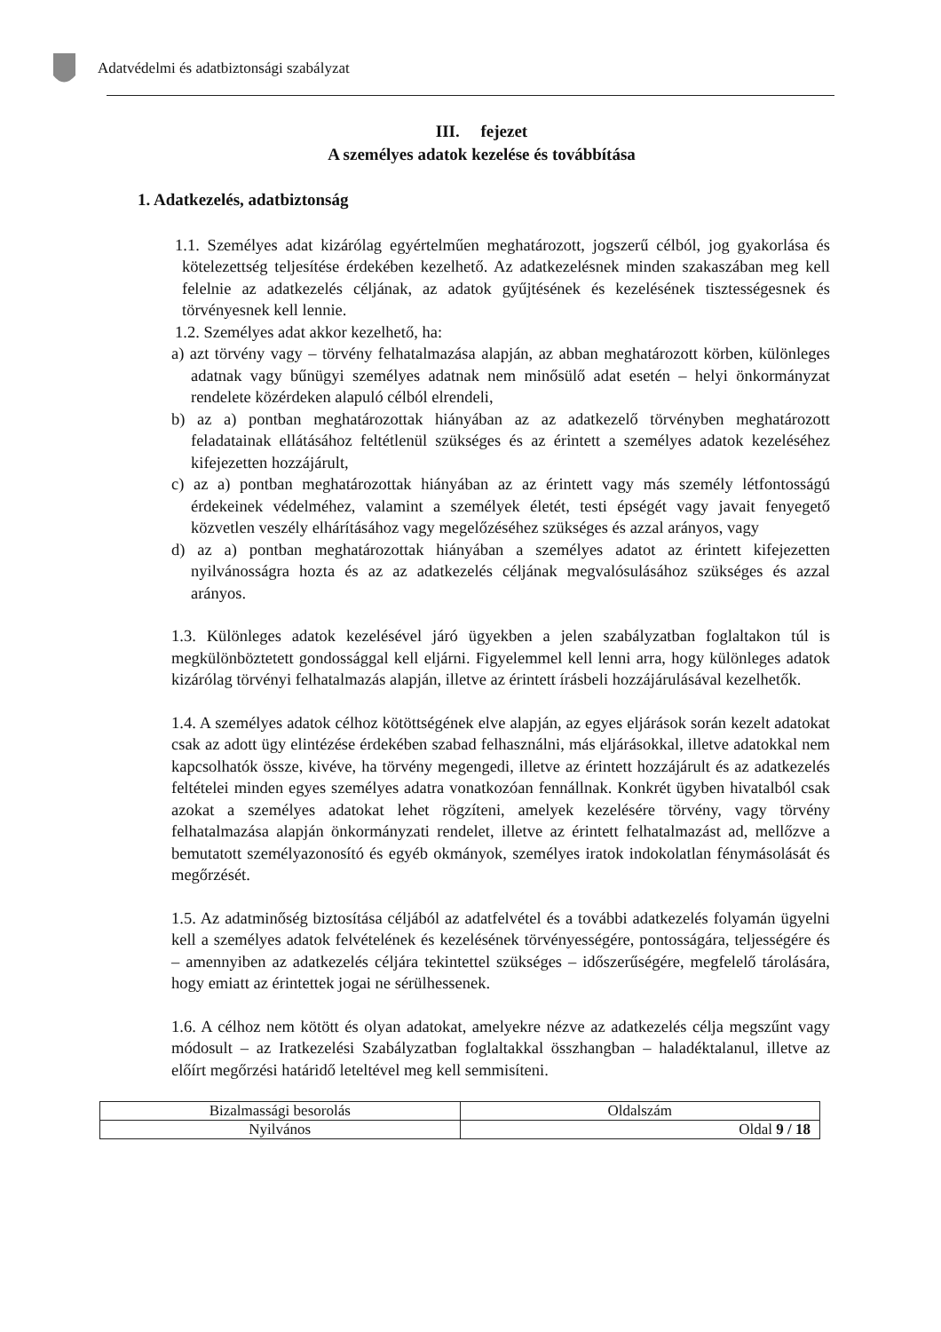Adatvédelmi és adatbiztonsági szabályzat
III. fejezet
A személyes adatok kezelése és továbbítása
1. Adatkezelés, adatbiztonság
1.1. Személyes adat kizárólag egyértelműen meghatározott, jogszerű célból, jog gyakorlása és kötelezettség teljesítése érdekében kezelhető. Az adatkezelésnek minden szakaszában meg kell felelnie az adatkezelés céljának, az adatok gyűjtésének és kezelésének tisztességesnek és törvényesnek kell lennie.
1.2. Személyes adat akkor kezelhető, ha:
a) azt törvény vagy – törvény felhatalmazása alapján, az abban meghatározott körben, különleges adatnak vagy bűnügyi személyes adatnak nem minősülő adat esetén – helyi önkormányzat rendelete közérdeken alapuló célból elrendeli,
b) az a) pontban meghatározottak hiányában az az adatkezelő törvényben meghatározott feladatainak ellátásához feltétlenül szükséges és az érintett a személyes adatok kezeléséhez kifejezetten hozzájárult,
c) az a) pontban meghatározottak hiányában az az érintett vagy más személy létfontosságú érdekeinek védelméhez, valamint a személyek életét, testi épségét vagy javait fenyegető közvetlen veszély elhárításához vagy megelőzéséhez szükséges és azzal arányos, vagy
d) az a) pontban meghatározottak hiányában a személyes adatot az érintett kifejezetten nyilvánosságra hozta és az az adatkezelés céljának megvalósulásához szükséges és azzal arányos.
1.3. Különleges adatok kezelésével járó ügyekben a jelen szabályzatban foglaltakon túl is megkülönböztetett gondossággal kell eljárni. Figyelemmel kell lenni arra, hogy különleges adatok kizárólag törvényi felhatalmazás alapján, illetve az érintett írásbeli hozzájárulásával kezelhetők.
1.4. A személyes adatok célhoz kötöttségének elve alapján, az egyes eljárások során kezelt adatokat csak az adott ügy elintézése érdekében szabad felhasználni, más eljárásokkal, illetve adatokkal nem kapcsolhatók össze, kivéve, ha törvény megengedi, illetve az érintett hozzájárult és az adatkezelés feltételei minden egyes személyes adatra vonatkozóan fennállnak. Konkrét ügyben hivatalból csak azokat a személyes adatokat lehet rögzíteni, amelyek kezelésére törvény, vagy törvény felhatalmazása alapján önkormányzati rendelet, illetve az érintett felhatalmazást ad, mellőzve a bemutatott személyazonosító és egyéb okmányok, személyes iratok indokolatlan fénymásolását és megőrzését.
1.5. Az adatminőség biztosítása céljából az adatfelvétel és a további adatkezelés folyamán ügyelni kell a személyes adatok felvételének és kezelésének törvényességére, pontosságára, teljességére és – amennyiben az adatkezelés céljára tekintettel szükséges – időszerűségére, megfelelő tárolására, hogy emiatt az érintettek jogai ne sérülhessenek.
1.6. A célhoz nem kötött és olyan adatokat, amelyekre nézve az adatkezelés célja megszűnt vagy módosult – az Iratkezelési Szabályzatban foglaltakkal összhangban – haladéktalanul, illetve az előírt megőrzési határidő leteltével meg kell semmisíteni.
| Bizalmassági besorolás | Oldalszám |
| Nyilvános | Oldal 9 / 18 |